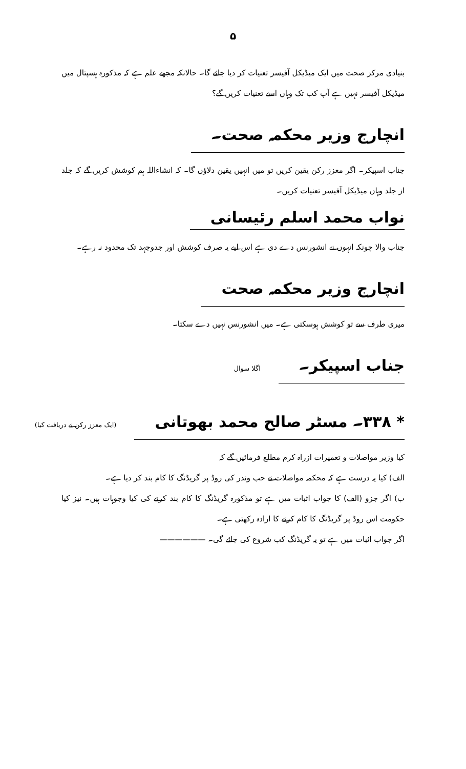۵
بنیادی مرکز صحت میں ایک میڈیکل آفیسر تعنیات کر دیا جائے گا۔ حالانکہ مجھے علم ہے کہ مذکورہ ہسپتال میں میڈیکل آفیسر نہیں ہے آپ کب تک وہاں اسے تعنیات کریں گے؟
انچارج وزیر محکمہ صحت۔
جناب اسپیکر۔ اگر معزز رکن یقین کریں تو میں انہیں یقین دلاؤں گا۔ کہ انشاءاللہ ہم کوشش کریں گے کہ جلد از جلد وہاں میڈیکل آفیسر تعنیات کریں۔
نواب محمد اسلم رئیسانی
جناب والا چونکہ انہوں نے انشورنس دے دی ہے اس لیے یہ صرف کوشش اور جدوجہد تک محدود نہ رہے۔
انچارج وزیر محکمہ صحت
میری طرف سے تو کوشش ہوسکتی ہے۔ میں انشورنس نہیں دے سکتا۔
جناب اسپیکر۔ اگلا سوال
* ۳۳۸۔ مسٹر صالح محمد بھوتانی (ایک معزز رکن نے دریافت کیا)
کیا وزیر مواصلات و تعمیرات ازراہ کرم مطلع فرمائیں گے کہ
الف) کیا یہ درست ہے کہ محکمہ مواصلات نے حب وندر کی روڈ پر گریڈنگ کا کام بند کر دیا ہے۔
ب) اگر جزو (الف) کا جواب اثبات میں ہے تو مذکورہ گریڈنگ کا کام بند کرنے کی کیا وجوہات ہیں۔ نیز کیا حکومت اس روڈ پر گریڈنگ کا کام کرنے کا ارادہ رکھتی ہے۔
اگر جواب اثبات میں ہے تو یہ گریڈنگ کب شروع کی جائے گی۔ ——————